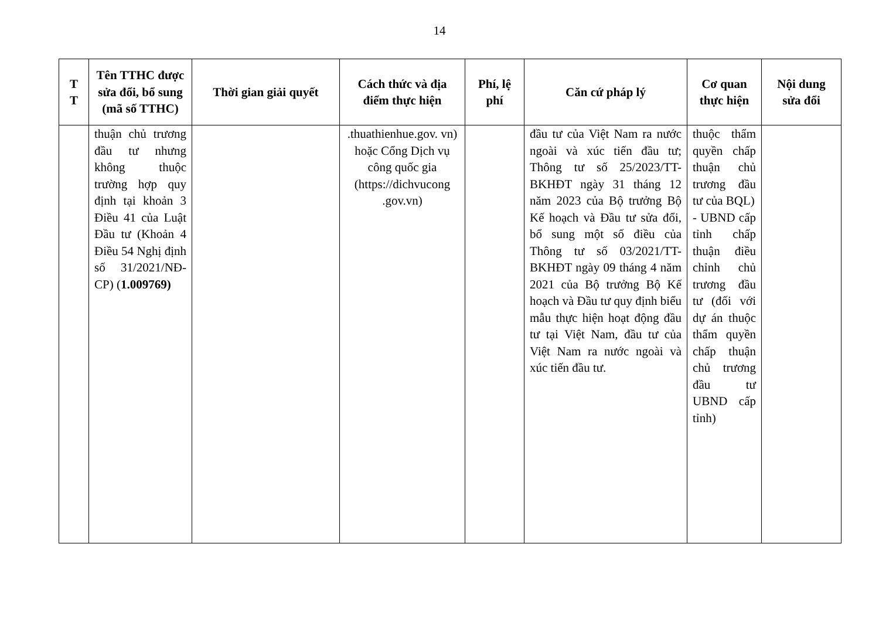14
| T T | Tên TTHC được sửa đổi, bổ sung (mã số TTHC) | Thời gian giải quyết | Cách thức và địa điểm thực hiện | Phí, lệ phí | Căn cứ pháp lý | Cơ quan thực hiện | Nội dung sửa đổi |
| --- | --- | --- | --- | --- | --- | --- | --- |
| | thuận chủ trương đầu tư nhưng không thuộc trường hợp quy định tại khoản 3 Điều 41 của Luật Đầu tư (Khoản 4 Điều 54 Nghị định số 31/2021/NĐ-CP) ( 1.009769) | | .thuathienhue.gov. vn) hoặc Cổng Dịch vụ công quốc gia (https://dichvucong .gov.vn) | | đầu tư của Việt Nam ra nước ngoài và xúc tiến đầu tư; Thông tư số 25/2023/TT-BKHĐT ngày 31 tháng 12 năm 2023 của Bộ trưởng Bộ Kế hoạch và Đầu tư sửa đổi, bổ sung một số điều của Thông tư số 03/2021/TT-BKHĐT ngày 09 tháng 4 năm 2021 của Bộ trưởng Bộ Kế hoạch và Đầu tư quy định biểu mẫu thực hiện hoạt động đầu tư tại Việt Nam, đầu tư của Việt Nam ra nước ngoài và xúc tiến đầu tư. | thuộc thẩm quyền chấp thuận chủ trương đầu tư của BQL) - UBND cấp tỉnh chấp thuận điều chỉnh chủ trương đầu tư (đối với dự án thuộc thẩm quyền chấp thuận chủ trương đầu tư UBND cấp tỉnh) | |